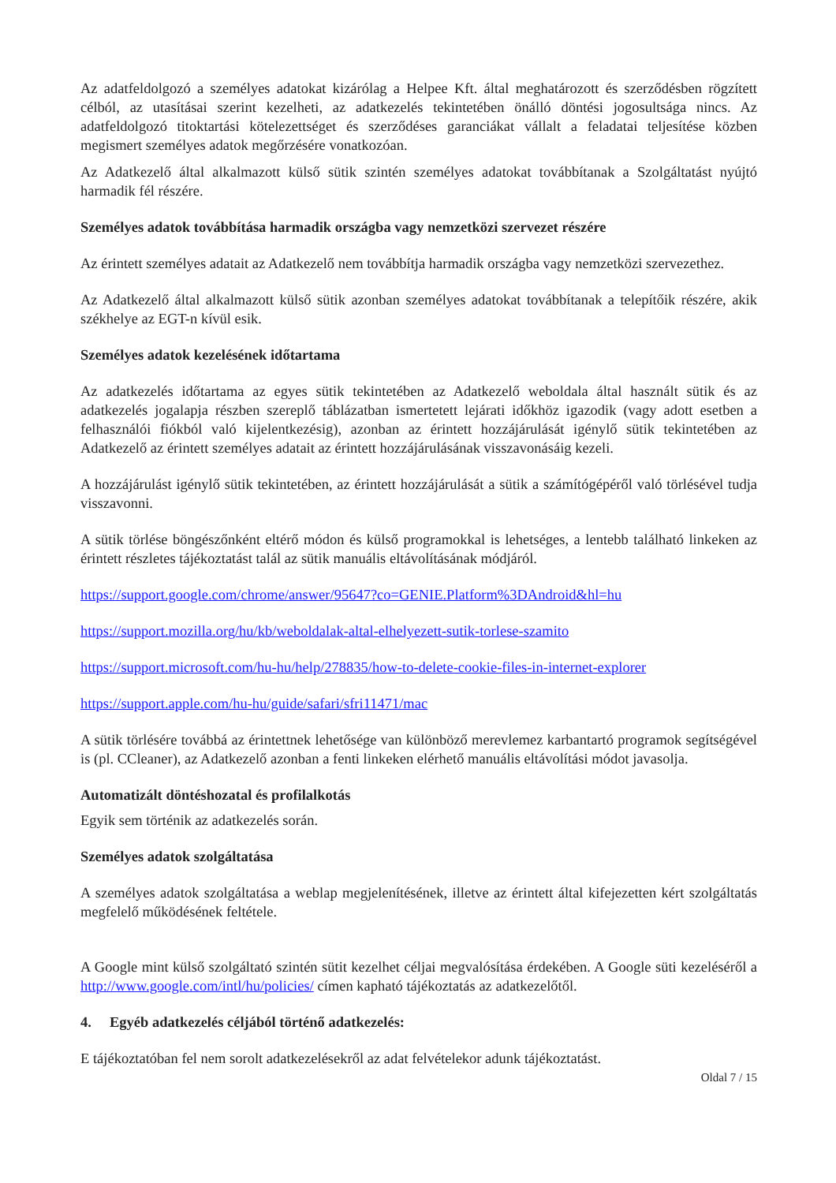Az adatfeldolgozó a személyes adatokat kizárólag a Helpee Kft. által meghatározott és szerződésben rögzített célból, az utasításai szerint kezelheti, az adatkezelés tekintetében önálló döntési jogosultsága nincs. Az adatfeldolgozó titoktartási kötelezettséget és szerződéses garanciákat vállalt a feladatai teljesítése közben megismert személyes adatok megőrzésére vonatkozóan.
Az Adatkezelő által alkalmazott külső sütik szintén személyes adatokat továbbítanak a Szolgáltatást nyújtó harmadik fél részére.
Személyes adatok továbbítása harmadik országba vagy nemzetközi szervezet részére
Az érintett személyes adatait az Adatkezelő nem továbbítja harmadik országba vagy nemzetközi szervezethez.
Az Adatkezelő által alkalmazott külső sütik azonban személyes adatokat továbbítanak a telepítőik részére, akik székhelye az EGT-n kívül esik.
Személyes adatok kezelésének időtartama
Az adatkezelés időtartama az egyes sütik tekintetében az Adatkezelő weboldala által használt sütik és az adatkezelés jogalapja részben szereplő táblázatban ismertetett lejárati időkhöz igazodik (vagy adott esetben a felhasználói fiókból való kijelentkezésig), azonban az érintett hozzájárulását igénylő sütik tekintetében az Adatkezelő az érintett személyes adatait az érintett hozzájárulásának visszavonásáig kezeli.
A hozzájárulást igénylő sütik tekintetében, az érintett hozzájárulását a sütik a számítógépéről való törlésével tudja visszavonni.
A sütik törlése böngészőnként eltérő módon és külső programokkal is lehetséges, a lentebb található linkeken az érintett részletes tájékoztatást talál az sütik manuális eltávolításának módjáról.
https://support.google.com/chrome/answer/95647?co=GENIE.Platform%3DAndroid&hl=hu
https://support.mozilla.org/hu/kb/weboldalak-altal-elhelyezett-sutik-torlese-szamito
https://support.microsoft.com/hu-hu/help/278835/how-to-delete-cookie-files-in-internet-explorer
https://support.apple.com/hu-hu/guide/safari/sfri11471/mac
A sütik törlésére továbbá az érintettnek lehetősége van különböző merevlemez karbantartó programok segítségével is (pl. CCleaner), az Adatkezelő azonban a fenti linkeken elérhető manuális eltávolítási módot javasolja.
Automatizált döntéshozatal és profilalkotás
Egyik sem történik az adatkezelés során.
Személyes adatok szolgáltatása
A személyes adatok szolgáltatása a weblap megjelenítésének, illetve az érintett által kifejezetten kért szolgáltatás megfelelő működésének feltétele.
A Google mint külső szolgáltató szintén sütit kezelhet céljai megvalósítása érdekében. A Google süti kezeléséről a http://www.google.com/intl/hu/policies/ címen kapható tájékoztatás az adatkezelőtől.
4. Egyéb adatkezelés céljából történő adatkezelés:
E tájékoztatóban fel nem sorolt adatkezelésekről az adat felvételekor adunk tájékoztatást.
Oldal 7 / 15